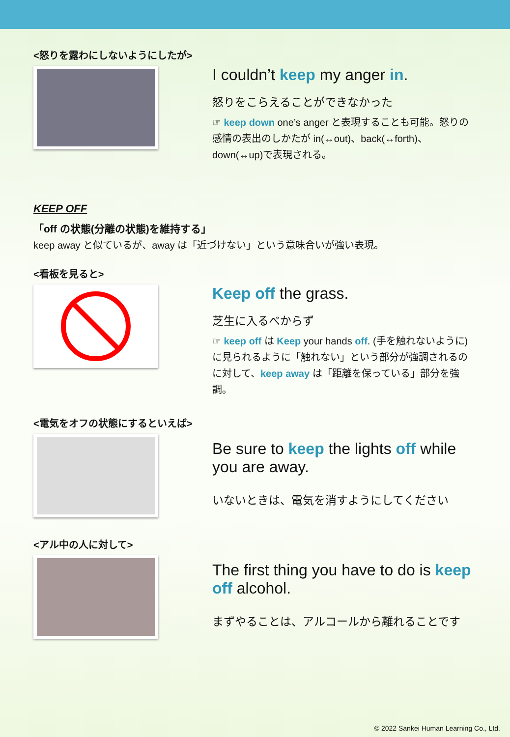<怒りを露わにしないようにしたが>
I couldn’t keep my anger in.
怒りをこらえることができなかった
☞ keep down one’s anger と表現することも可能。怒りの感情の表出のしかたが in(↔out)、back(↔forth)、down(↔up)で表現される。
KEEP OFF
「off の状態(分離の状態)を維持する」
keep away と似ているが、away は「近づけない」という意味合いが強い表現。
<看板を見ると>
Keep off the grass.
芝生に入るべからず
☞ keep off は Keep your hands off. (手を触れないように)に見られるように「触れない」という部分が強調されるのに対して、keep away は「距離を保っている」部分を強調。
<電気をオフの状態にするといえば>
Be sure to keep the lights off while you are away.
いないときは、電気を消すようにしてください
<アル中の人に対して>
The first thing you have to do is keep off alcohol.
まずやることは、アルコールから離れることです
© 2022 Sankei Human Learning Co., Ltd.